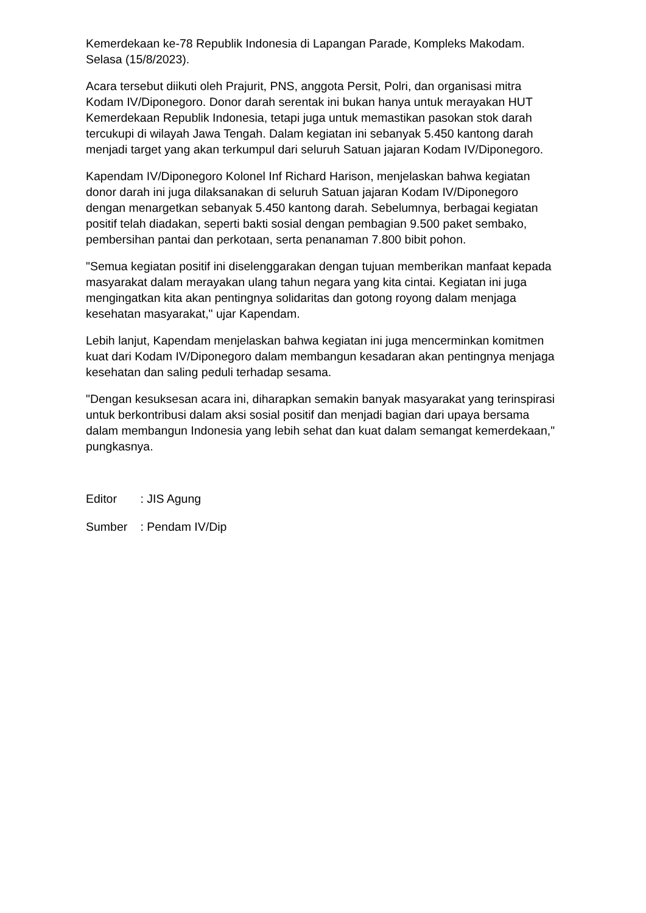Kemerdekaan ke-78 Republik Indonesia di Lapangan Parade, Kompleks Makodam. Selasa (15/8/2023).
Acara tersebut diikuti oleh Prajurit, PNS, anggota Persit, Polri, dan organisasi mitra Kodam IV/Diponegoro. Donor darah serentak ini bukan hanya untuk merayakan HUT Kemerdekaan Republik Indonesia, tetapi juga untuk memastikan pasokan stok darah tercukupi di wilayah Jawa Tengah. Dalam kegiatan ini sebanyak 5.450 kantong darah menjadi target yang akan terkumpul dari seluruh Satuan jajaran Kodam IV/Diponegoro.
Kapendam IV/Diponegoro Kolonel Inf Richard Harison, menjelaskan bahwa kegiatan donor darah ini juga dilaksanakan di seluruh Satuan jajaran Kodam IV/Diponegoro dengan menargetkan sebanyak 5.450 kantong darah. Sebelumnya, berbagai kegiatan positif telah diadakan, seperti bakti sosial dengan pembagian 9.500 paket sembako, pembersihan pantai dan perkotaan, serta penanaman 7.800 bibit pohon.
"Semua kegiatan positif ini diselenggarakan dengan tujuan memberikan manfaat kepada masyarakat dalam merayakan ulang tahun negara yang kita cintai. Kegiatan ini juga mengingatkan kita akan pentingnya solidaritas dan gotong royong dalam menjaga kesehatan masyarakat," ujar Kapendam.
Lebih lanjut, Kapendam menjelaskan bahwa kegiatan ini juga mencerminkan komitmen kuat dari Kodam IV/Diponegoro dalam membangun kesadaran akan pentingnya menjaga kesehatan dan saling peduli terhadap sesama.
"Dengan kesuksesan acara ini, diharapkan semakin banyak masyarakat yang terinspirasi untuk berkontribusi dalam aksi sosial positif dan menjadi bagian dari upaya bersama dalam membangun Indonesia yang lebih sehat dan kuat dalam semangat kemerdekaan," pungkasnya.
Editor : JIS Agung
Sumber : Pendam IV/Dip